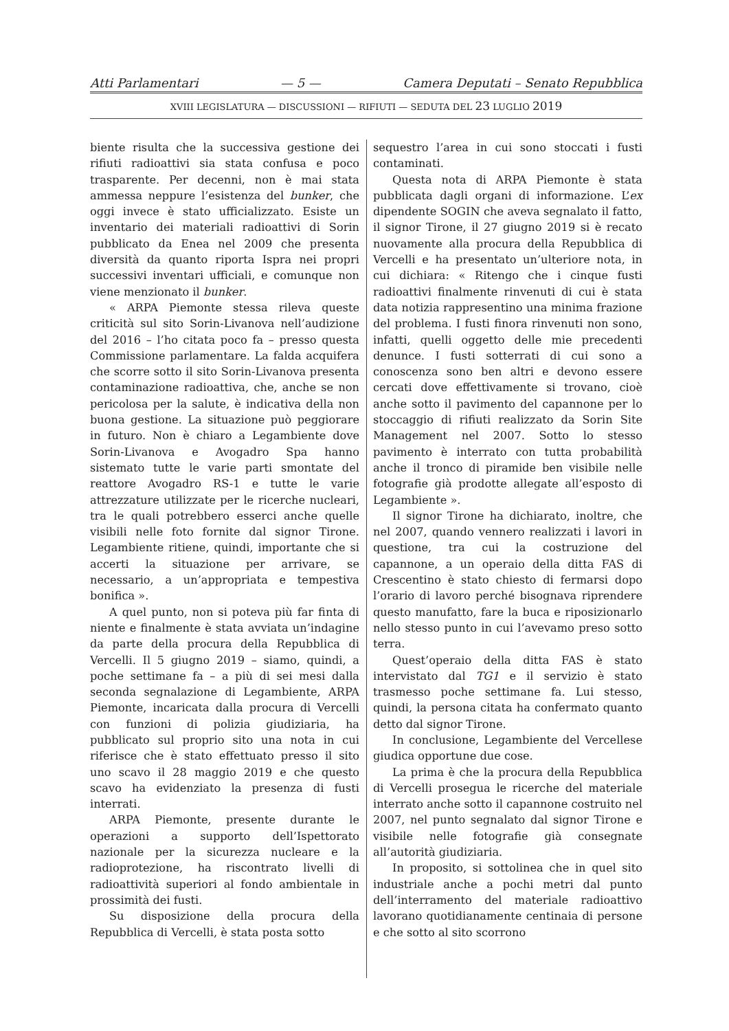Atti Parlamentari — 5 — Camera Deputati – Senato Repubblica
XVIII LEGISLATURA — DISCUSSIONI — RIFIUTI — SEDUTA DEL 23 LUGLIO 2019
biente risulta che la successiva gestione dei rifiuti radioattivi sia stata confusa e poco trasparente. Per decenni, non è mai stata ammessa neppure l’esistenza del bunker, che oggi invece è stato ufficializzato. Esiste un inventario dei materiali radioattivi di Sorin pubblicato da Enea nel 2009 che presenta diversità da quanto riporta Ispra nei propri successivi inventari ufficiali, e comunque non viene menzionato il bunker.
« ARPA Piemonte stessa rileva queste criticità sul sito Sorin-Livanova nell’audizione del 2016 – l’ho citata poco fa – presso questa Commissione parlamentare. La falda acquifera che scorre sotto il sito Sorin-Livanova presenta contaminazione radioattiva, che, anche se non pericolosa per la salute, è indicativa della non buona gestione. La situazione può peggiorare in futuro. Non è chiaro a Legambiente dove Sorin-Livanova e Avogadro Spa hanno sistemato tutte le varie parti smontate del reattore Avogadro RS-1 e tutte le varie attrezzature utilizzate per le ricerche nucleari, tra le quali potrebbero esserci anche quelle visibili nelle foto fornite dal signor Tirone. Legambiente ritiene, quindi, importante che si accerti la situazione per arrivare, se necessario, a un’appropriata e tempestiva bonifica ».
A quel punto, non si poteva più far finta di niente e finalmente è stata avviata un’indagine da parte della procura della Repubblica di Vercelli. Il 5 giugno 2019 – siamo, quindi, a poche settimane fa – a più di sei mesi dalla seconda segnalazione di Legambiente, ARPA Piemonte, incaricata dalla procura di Vercelli con funzioni di polizia giudiziaria, ha pubblicato sul proprio sito una nota in cui riferisce che è stato effettuato presso il sito uno scavo il 28 maggio 2019 e che questo scavo ha evidenziato la presenza di fusti interrati.
ARPA Piemonte, presente durante le operazioni a supporto dell’Ispettorato nazionale per la sicurezza nucleare e la radioprotezione, ha riscontrato livelli di radioattività superiori al fondo ambientale in prossimità dei fusti.
Su disposizione della procura della Repubblica di Vercelli, è stata posta sotto
sequestro l’area in cui sono stoccati i fusti contaminati.
Questa nota di ARPA Piemonte è stata pubblicata dagli organi di informazione. L’ex dipendente SOGIN che aveva segnalato il fatto, il signor Tirone, il 27 giugno 2019 si è recato nuovamente alla procura della Repubblica di Vercelli e ha presentato un’ulteriore nota, in cui dichiara: « Ritengo che i cinque fusti radioattivi finalmente rinvenuti di cui è stata data notizia rappresentino una minima frazione del problema. I fusti finora rinvenuti non sono, infatti, quelli oggetto delle mie precedenti denunce. I fusti sotterrati di cui sono a conoscenza sono ben altri e devono essere cercati dove effettivamente si trovano, cioè anche sotto il pavimento del capannone per lo stoccaggio di rifiuti realizzato da Sorin Site Management nel 2007. Sotto lo stesso pavimento è interrato con tutta probabilità anche il tronco di piramide ben visibile nelle fotografie già prodotte allegate all’esposto di Legambiente ».
Il signor Tirone ha dichiarato, inoltre, che nel 2007, quando vennero realizzati i lavori in questione, tra cui la costruzione del capannone, a un operaio della ditta FAS di Crescentino è stato chiesto di fermarsi dopo l’orario di lavoro perché bisognava riprendere questo manufatto, fare la buca e riposizionarlo nello stesso punto in cui l’avevamo preso sotto terra.
Quest’operaio della ditta FAS è stato intervistato dal TG1 e il servizio è stato trasmesso poche settimane fa. Lui stesso, quindi, la persona citata ha confermato quanto detto dal signor Tirone.
In conclusione, Legambiente del Vercellese giudica opportune due cose.
La prima è che la procura della Repubblica di Vercelli prosegua le ricerche del materiale interrato anche sotto il capannone costruito nel 2007, nel punto segnalato dal signor Tirone e visibile nelle fotografie già consegnate all’autorità giudiziaria.
In proposito, si sottolinea che in quel sito industriale anche a pochi metri dal punto dell’interramento del materiale radioattivo lavorano quotidianamente centinaia di persone e che sotto al sito scorrono